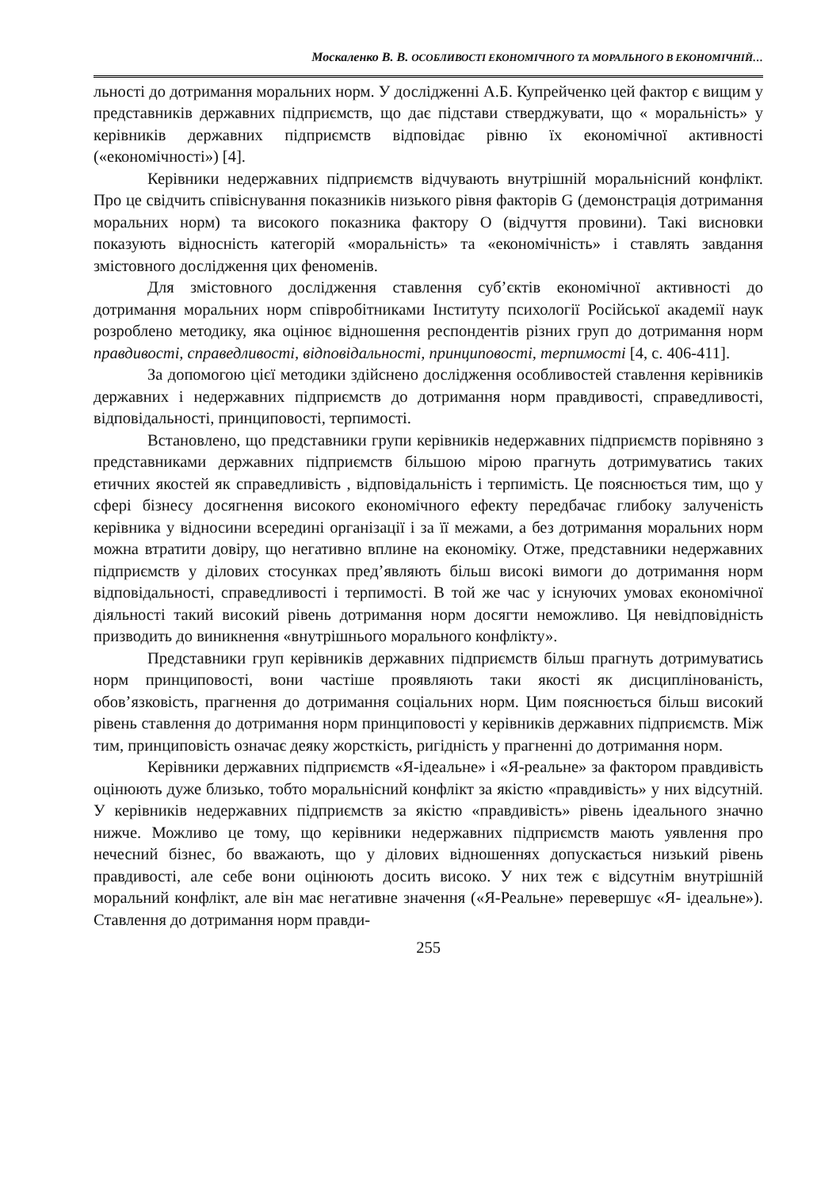Москаленко В. В. ОСОБЛИВОСТІ ЕКОНОМІЧНОГО ТА МОРАЛЬНОГО В ЕКОНОМІЧНІЙ…
льності до дотримання моральних норм. У дослідженні А.Б. Купрейченко цей фактор є вищим у представників державних підприємств, що дає підстави стверджувати, що « моральність» у керівників державних підприємств відповідає рівню їх економічної активності («економічності») [4].
Керівники недержавних підприємств відчувають внутрішній моральнісний конфлікт. Про це свідчить співіснування показників низького рівня факторів G (демонстрація дотримання моральних норм) та високого показника фактору О (відчуття провини). Такі висновки показують відносність категорій «моральність» та «економічність» і ставлять завдання змістовного дослідження цих феноменів.
Для змістовного дослідження ставлення суб’єктів економічної активності до дотримання моральних норм співробітниками Інституту психології Російської академії наук розроблено методику, яка оцінює відношення респондентів різних груп до дотримання норм правдивості, справедливості, відповідальності, принциповості, терпимості [4, с. 406-411].
За допомогою цієї методики здійснено дослідження особливостей ставлення керівників державних і недержавних підприємств до дотримання норм правдивості, справедливості, відповідальності, принциповості, терпимості.
Встановлено, що представники групи керівників недержавних підприємств порівняно з представниками державних підприємств більшою мірою прагнуть дотримуватись таких етичних якостей як справедливість , відповідальність і терпимість. Це пояснюється тим, що у сфері бізнесу досягнення високого економічного ефекту передбачає глибоку залученість керівника у відносини всередині організації і за її межами, а без дотримання моральних норм можна втратити довіру, що негативно вплине на економіку. Отже, представники недержавних підприємств у ділових стосунках пред’являють більш високі вимоги до дотримання норм відповідальності, справедливості і терпимості. В той же час у існуючих умовах економічної діяльності такий високий рівень дотримання норм досягти неможливо. Ця невідповідність призводить до виникнення «внутрішнього морального конфлікту».
Представники груп керівників державних підприємств більш прагнуть дотримуватись норм принциповості, вони частіше проявляють таки якості як дисциплінованість, обов’язковість, прагнення до дотримання соціальних норм. Цим пояснюється більш високий рівень ставлення до дотримання норм принциповості у керівників державних підприємств. Між тим, принциповість означає деяку жорсткість, ригідність у прагненні до дотримання норм.
Керівники державних підприємств «Я-ідеальне» і «Я-реальне» за фактором правдивість оцінюють дуже близько, тобто моральнісний конфлікт за якістю «правдивість» у них відсутній. У керівників недержавних підприємств за якістю «правдивість» рівень ідеального значно нижче. Можливо це тому, що керівники недержавних підприємств мають уявлення про нечесний бізнес, бо вважають, що у ділових відношеннях допускається низький рівень правдивості, але себе вони оцінюють досить високо. У них теж є відсутнім внутрішній моральний конфлікт, але він має негативне значення («Я-Реальне» перевершує «Я- ідеальне»). Ставлення до дотримання норм правди-
255